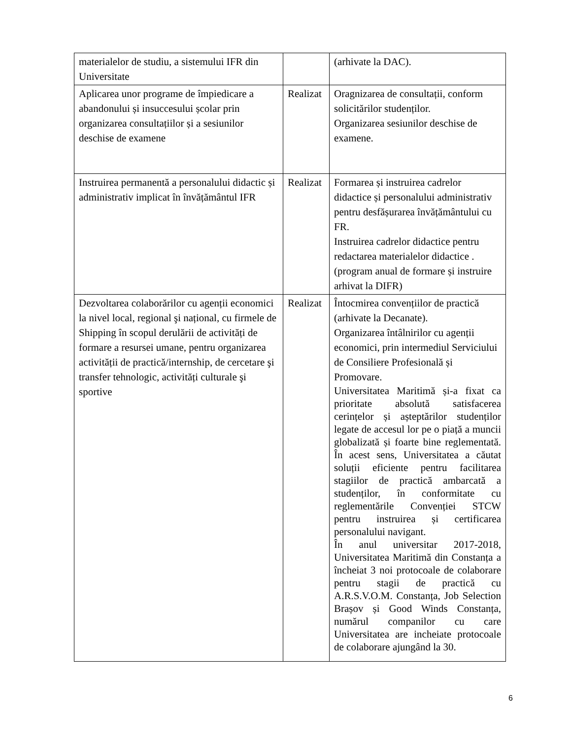| materialelor de studiu, a sistemului IFR din Universitate | | (arhivate la DAC). |
| Aplicarea unor programe de împiedicare a abandonului și insuccesului școlar prin organizarea consultațiilor și a sesiunilor deschise de examene | Realizat | Oragnizarea de consultații, conform solicitărilor studenților. Organizarea sesiunilor deschise de examene. |
| Instruirea permanentă a personalului didactic și administrativ implicat în învățământul IFR | Realizat | Formarea și instruirea cadrelor didactice și personalului administrativ pentru desfășurarea învățământului cu FR. Instruirea cadrelor didactice pentru redactarea materialelor didactice . (program anual de formare și instruire arhivat la DIFR) |
| Dezvoltarea colaborărilor cu agenții economici la nivel local, regional şi național, cu firmele de Shipping în scopul derulării de activități de formare a resursei umane, pentru organizarea activității de practică/internship, de cercetare şi transfer tehnologic, activități culturale şi sportive | Realizat | Întocmirea convențiilor de practică (arhivate la Decanate). Organizarea întâlnirilor cu agenții economici, prin intermediul Serviciului de Consiliere Profesională și Promovare. Universitatea Maritimă și-a fixat ca prioritate absolută satisfacerea cerințelor și așteptărilor studenților legate de accesul lor pe o piață a muncii globalizată și foarte bine reglementată. În acest sens, Universitatea a căutat soluții eficiente pentru facilitarea stagiilor de practică ambarcată a studenților, în conformitate cu reglementările Convenției STCW pentru instruirea și certificarea personalului navigant. În anul universitar 2017-2018, Universitatea Maritimă din Constanța a încheiat 3 noi protocoale de colaborare pentru stagii de practică cu A.R.S.V.O.M. Constanța, Job Selection Brașov și Good Winds Constanța, numărul companilor cu care Universitatea are incheiate protocoale de colaborare ajungând la 30. |
6